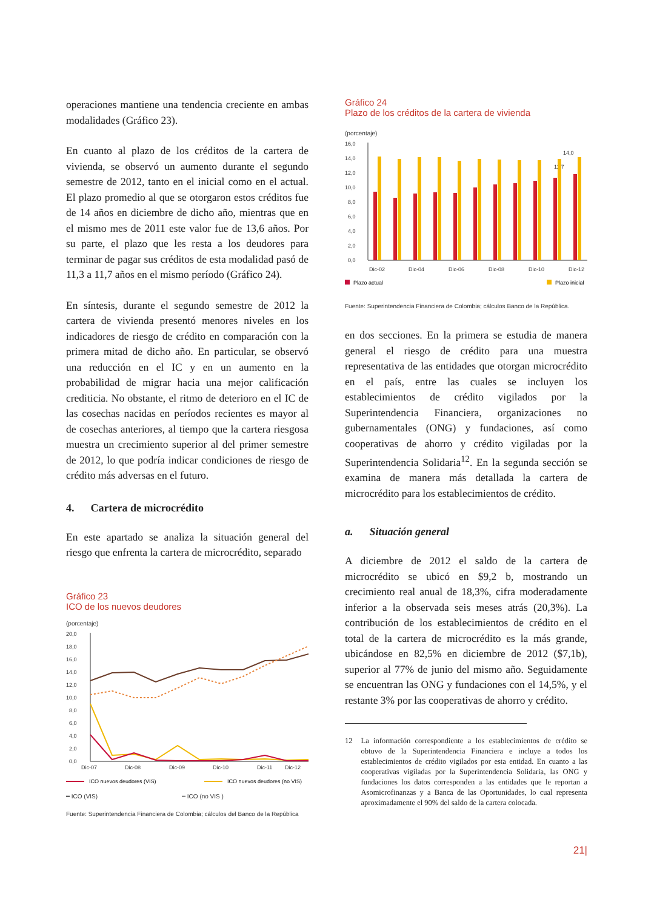operaciones mantiene una tendencia creciente en ambas modalidades (Gráfico 23).
En cuanto al plazo de los créditos de la cartera de vivienda, se observó un aumento durante el segundo semestre de 2012, tanto en el inicial como en el actual. El plazo promedio al que se otorgaron estos créditos fue de 14 años en diciembre de dicho año, mientras que en el mismo mes de 2011 este valor fue de 13,6 años. Por su parte, el plazo que les resta a los deudores para terminar de pagar sus créditos de esta modalidad pasó de 11,3 a 11,7 años en el mismo período (Gráfico 24).
En síntesis, durante el segundo semestre de 2012 la cartera de vivienda presentó menores niveles en los indicadores de riesgo de crédito en comparación con la primera mitad de dicho año. En particular, se observó una reducción en el IC y en un aumento en la probabilidad de migrar hacia una mejor calificación crediticia. No obstante, el ritmo de deterioro en el IC de las cosechas nacidas en períodos recientes es mayor al de cosechas anteriores, al tiempo que la cartera riesgosa muestra un crecimiento superior al del primer semestre de 2012, lo que podría indicar condiciones de riesgo de crédito más adversas en el futuro.
4. Cartera de microcrédito
En este apartado se analiza la situación general del riesgo que enfrenta la cartera de microcrédito, separado
Gráfico 23
ICO de los nuevos deudores
(porcentaje)
20,0
18,0
16,0
14,0
12,0
10,0
8,0
6,0
4,0
2,0
0,0
Dic-07
Dic-08
Dic-09
Dic-10
Dic-11
Dic-12
ICO nuevos deudores (VIS)
ICO nuevos deudores (no VIS)
━ ICO (VIS) ┅ ICO (no VIS )
Fuente: Superintendencia Financiera de Colombia; cálculos del Banco de la República
Gráfico 24
Plazo de los créditos de la cartera de vivienda
(porcentaje)
16,0
14,0
12,0
10,0
8,0
6,0
4,0
2,0
0,0
Dic-02
Dic-04
Dic-06
Dic-08
Dic-10
Dic-12
14,0
11,7
Plazo actual
Plazo inicial
Fuente: Superintendencia Financiera de Colombia; cálculos Banco de la República.
en dos secciones. En la primera se estudia de manera general el riesgo de crédito para una muestra representativa de las entidades que otorgan microcrédito en el país, entre las cuales se incluyen los establecimientos de crédito vigilados por la Superintendencia Financiera, organizaciones no gubernamentales (ONG) y fundaciones, así como cooperativas de ahorro y crédito vigiladas por la Superintendencia Solidaria<sup>12</sup>. En la segunda sección se examina de manera más detallada la cartera de microcrédito para los establecimientos de crédito.
a. Situación general
A diciembre de 2012 el saldo de la cartera de microcrédito se ubicó en $9,2 b, mostrando un crecimiento real anual de 18,3%, cifra moderadamente inferior a la observada seis meses atrás (20,3%). La contribución de los establecimientos de crédito en el total de la cartera de microcrédito es la más grande, ubicándose en 82,5% en diciembre de 2012 ($7,1b), superior al 77% de junio del mismo año. Seguidamente se encuentran las ONG y fundaciones con el 14,5%, y el restante 3% por las cooperativas de ahorro y crédito.
12 La información correspondiente a los establecimientos de crédito se obtuvo de la Superintendencia Financiera e incluye a todos los establecimientos de crédito vigilados por esta entidad. En cuanto a las cooperativas vigiladas por la Superintendencia Solidaria, las ONG y fundaciones los datos corresponden a las entidades que le reportan a Asomicrofinanzas y a Banca de las Oportunidades, lo cual representa aproximadamente el 90% del saldo de la cartera colocada.
21|